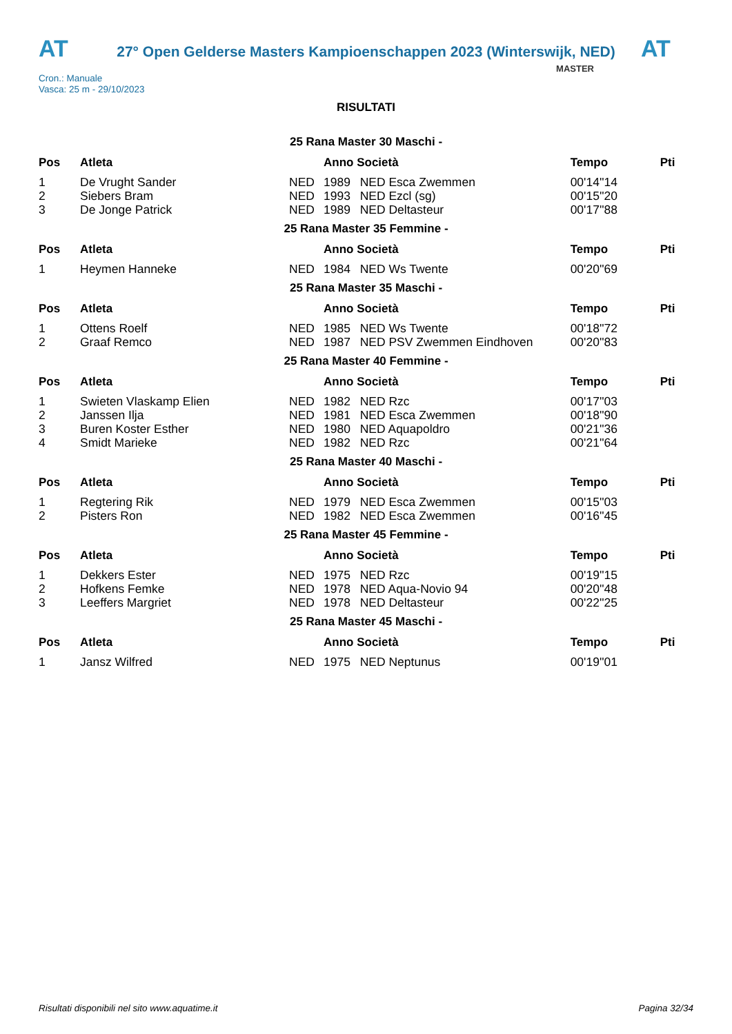AT
27° Open Gelderse Masters Kampioenschappen 2023 (Winterswijk, NED)
AT
Cron.: Manuale
Vasca: 25 m - 29/10/2023
MASTER
RISULTATI
25 Rana Master 30 Maschi -
| Pos | Atleta | | Anno Società | | Tempo | Pti |
| --- | --- | --- | --- | --- | --- | --- |
| 1 | De Vrught Sander | NED | 1989 | NED Esca Zwemmen | 00'14''14 | |
| 2 | Siebers Bram | NED | 1993 | NED Ezcl (sg) | 00'15''20 | |
| 3 | De Jonge Patrick | NED | 1989 | NED Deltasteur | 00'17''88 | |
25 Rana Master 35 Femmine -
| Pos | Atleta | | Anno Società | | Tempo | Pti |
| --- | --- | --- | --- | --- | --- | --- |
| 1 | Heymen Hanneke | NED | 1984 | NED Ws Twente | 00'20''69 | |
25 Rana Master 35 Maschi -
| Pos | Atleta | | Anno Società | | Tempo | Pti |
| --- | --- | --- | --- | --- | --- | --- |
| 1 | Ottens Roelf | NED | 1985 | NED Ws Twente | 00'18''72 | |
| 2 | Graaf Remco | NED | 1987 | NED PSV Zwemmen Eindhoven | 00'20''83 | |
25 Rana Master 40 Femmine -
| Pos | Atleta | | Anno Società | | Tempo | Pti |
| --- | --- | --- | --- | --- | --- | --- |
| 1 | Swieten Vlaskamp Elien | NED | 1982 | NED Rzc | 00'17''03 | |
| 2 | Janssen Ilja | NED | 1981 | NED Esca Zwemmen | 00'18''90 | |
| 3 | Buren Koster Esther | NED | 1980 | NED Aquapoldro | 00'21''36 | |
| 4 | Smidt Marieke | NED | 1982 | NED Rzc | 00'21''64 | |
25 Rana Master 40 Maschi -
| Pos | Atleta | | Anno Società | | Tempo | Pti |
| --- | --- | --- | --- | --- | --- | --- |
| 1 | Regtering Rik | NED | 1979 | NED Esca Zwemmen | 00'15''03 | |
| 2 | Pisters Ron | NED | 1982 | NED Esca Zwemmen | 00'16''45 | |
25 Rana Master 45 Femmine -
| Pos | Atleta | | Anno Società | | Tempo | Pti |
| --- | --- | --- | --- | --- | --- | --- |
| 1 | Dekkers Ester | NED | 1975 | NED Rzc | 00'19''15 | |
| 2 | Hofkens Femke | NED | 1978 | NED Aqua-Novio 94 | 00'20''48 | |
| 3 | Leeffers Margriet | NED | 1978 | NED Deltasteur | 00'22''25 | |
25 Rana Master 45 Maschi -
| Pos | Atleta | | Anno Società | | Tempo | Pti |
| --- | --- | --- | --- | --- | --- | --- |
| 1 | Jansz Wilfred | NED | 1975 | NED Neptunus | 00'19''01 | |
Risultati disponibili nel sito www.aquatime.it Pagina 32/34